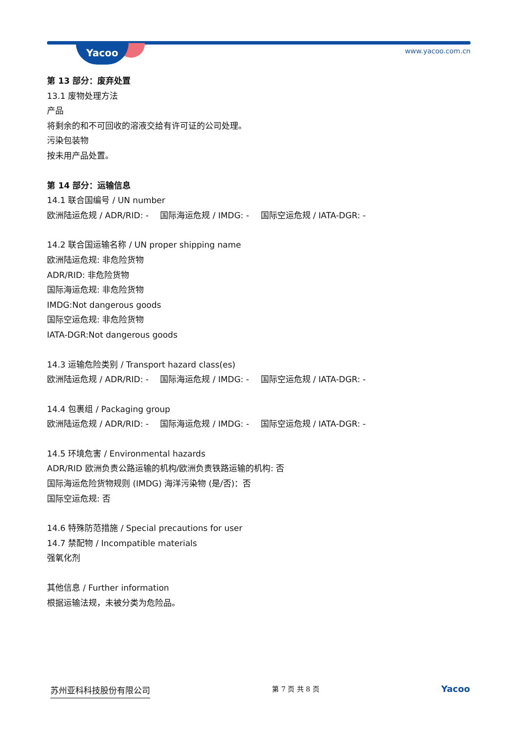Yacoo www.yacoo.com.cn
第 13 部分：废弃处置
13.1 废物处理方法
产品
将剩余的和不可回收的溶液交给有许可证的公司处理。
污染包装物
按未用产品处置。
第 14 部分：运输信息
14.1 联合国编号 / UN number
欧洲陆运危规 / ADR/RID: - 国际海运危规 / IMDG: - 国际空运危规 / IATA-DGR: -
14.2 联合国运输名称 / UN proper shipping name
欧洲陆运危规: 非危险货物
ADR/RID: 非危险货物
国际海运危规: 非危险货物
IMDG:Not dangerous goods
国际空运危规: 非危险货物
IATA-DGR:Not dangerous goods
14.3 运输危险类别 / Transport hazard class(es)
欧洲陆运危规 / ADR/RID: - 国际海运危规 / IMDG: - 国际空运危规 / IATA-DGR: -
14.4 包裹组 / Packaging group
欧洲陆运危规 / ADR/RID: - 国际海运危规 / IMDG: - 国际空运危规 / IATA-DGR: -
14.5 环境危害 / Environmental hazards
ADR/RID 欧洲负责公路运输的机构/欧洲负责铁路运输的机构: 否
国际海运危险货物规则 (IMDG) 海洋污染物 (是/否)：否
国际空运危规: 否
14.6 特殊防范措施 / Special precautions for user
14.7 禁配物 / Incompatible materials
强氧化剂
其他信息 / Further information
根据运输法规，未被分类为危险品。
苏州亚科科技股份有限公司 第 7 页 共 8 页 Yacoo